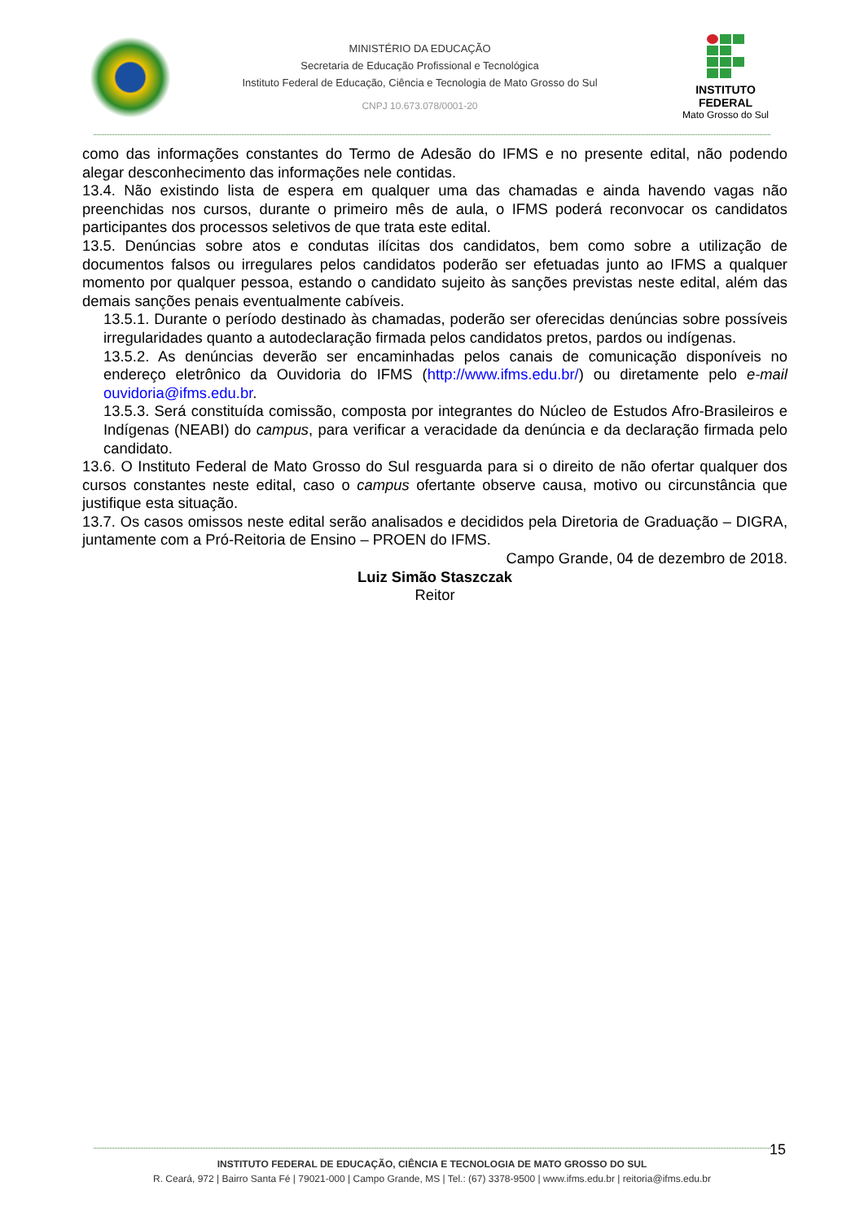MINISTÉRIO DA EDUCAÇÃO
Secretaria de Educação Profissional e Tecnológica
Instituto Federal de Educação, Ciência e Tecnologia de Mato Grosso do Sul
CNPJ 10.673.078/0001-20
INSTITUTO FEDERAL
Mato Grosso do Sul
como das informações constantes do Termo de Adesão do IFMS e no presente edital, não podendo alegar desconhecimento das informações nele contidas.
13.4. Não existindo lista de espera em qualquer uma das chamadas e ainda havendo vagas não preenchidas nos cursos, durante o primeiro mês de aula, o IFMS poderá reconvocar os candidatos participantes dos processos seletivos de que trata este edital.
13.5. Denúncias sobre atos e condutas ilícitas dos candidatos, bem como sobre a utilização de documentos falsos ou irregulares pelos candidatos poderão ser efetuadas junto ao IFMS a qualquer momento por qualquer pessoa, estando o candidato sujeito às sanções previstas neste edital, além das demais sanções penais eventualmente cabíveis.
13.5.1. Durante o período destinado às chamadas, poderão ser oferecidas denúncias sobre possíveis irregularidades quanto a autodeclaração firmada pelos candidatos pretos, pardos ou indígenas.
13.5.2. As denúncias deverão ser encaminhadas pelos canais de comunicação disponíveis no endereço eletrônico da Ouvidoria do IFMS (http://www.ifms.edu.br/) ou diretamente pelo e-mail ouvidoria@ifms.edu.br.
13.5.3. Será constituída comissão, composta por integrantes do Núcleo de Estudos Afro-Brasileiros e Indígenas (NEABI) do campus, para verificar a veracidade da denúncia e da declaração firmada pelo candidato.
13.6. O Instituto Federal de Mato Grosso do Sul resguarda para si o direito de não ofertar qualquer dos cursos constantes neste edital, caso o campus ofertante observe causa, motivo ou circunstância que justifique esta situação.
13.7. Os casos omissos neste edital serão analisados e decididos pela Diretoria de Graduação – DIGRA, juntamente com a Pró-Reitoria de Ensino – PROEN do IFMS.
Campo Grande, 04 de dezembro de 2018.
Luiz Simão Staszczak
Reitor
15
INSTITUTO FEDERAL DE EDUCAÇÃO, CIÊNCIA E TECNOLOGIA DE MATO GROSSO DO SUL
R. Ceará, 972 | Bairro Santa Fé | 79021-000 | Campo Grande, MS | Tel.: (67) 3378-9500 | www.ifms.edu.br | reitoria@ifms.edu.br